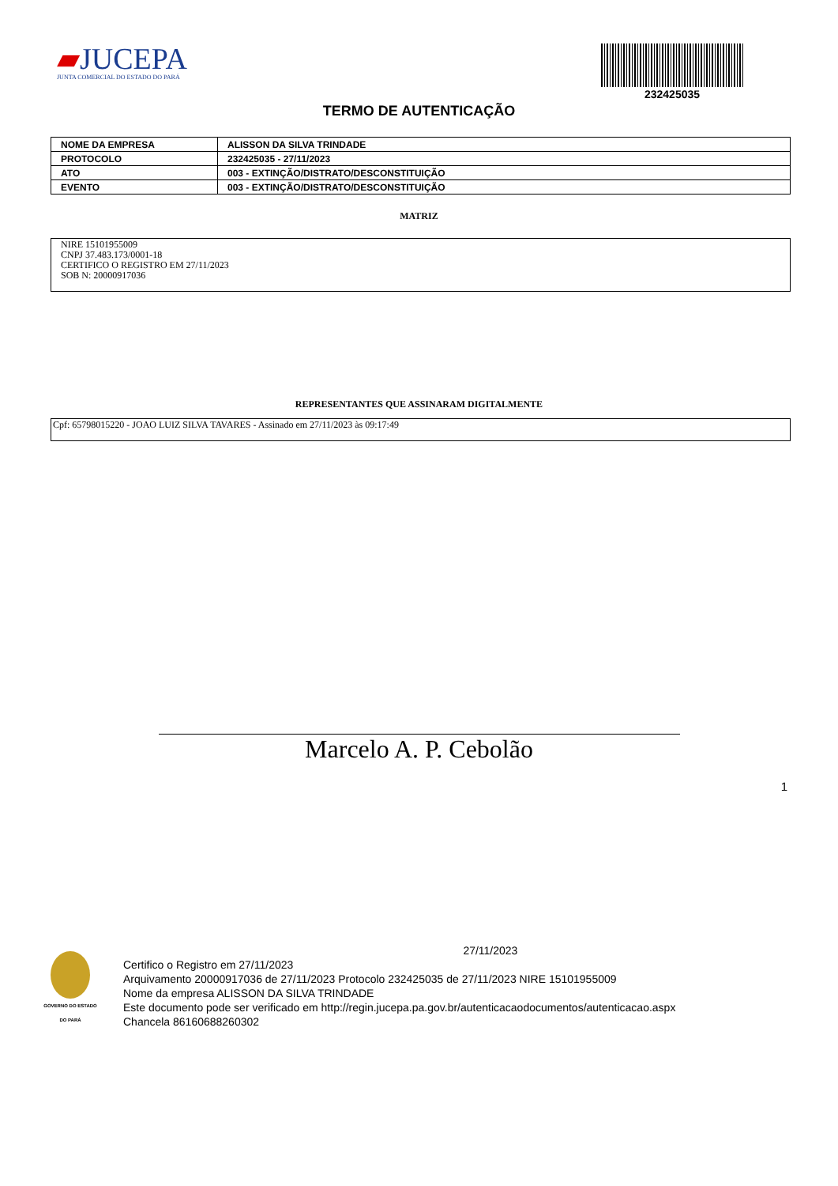▰JUCEPA
JUNTA COMERCIAL DO ESTADO DO PARÁ
232425035
TERMO DE AUTENTICAÇÃO
| NOME DA EMPRESA | ALISSON DA SILVA TRINDADE |
| PROTOCOLO | 232425035 - 27/11/2023 |
| ATO | 003 - EXTINÇÃO/DISTRATO/DESCONSTITUIÇÃO |
| EVENTO | 003 - EXTINÇÃO/DISTRATO/DESCONSTITUIÇÃO |
MATRIZ
NIRE 15101955009
CNPJ 37.483.173/0001-18
CERTIFICO O REGISTRO EM 27/11/2023
SOB N: 20000917036
REPRESENTANTES QUE ASSINARAM DIGITALMENTE
Cpf: 65798015220 - JOAO LUIZ SILVA TAVARES - Assinado em 27/11/2023 às 09:17:49
Marcelo A. P. Cebolão
1
GOVERNO DO ESTADO DO PARÁ
27/11/2023
Certifico o Registro em 27/11/2023
Arquivamento 20000917036 de 27/11/2023 Protocolo 232425035 de 27/11/2023 NIRE 15101955009
Nome da empresa ALISSON DA SILVA TRINDADE
Este documento pode ser verificado em http://regin.jucepa.pa.gov.br/autenticacaodocumentos/autenticacao.aspx
Chancela 86160688260302